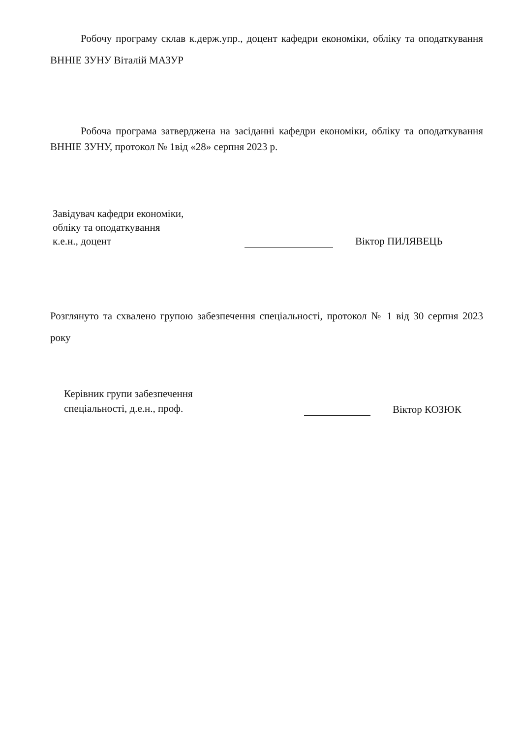Робочу програму склав к.держ.упр., доцент кафедри економіки, обліку та оподаткування ВННІЕ ЗУНУ Віталій МАЗУР
Робоча програма затверджена на засіданні кафедри економіки, обліку та оподаткування ВННІЕ ЗУНУ, протокол № 1від «28» серпня 2023 р.
Завідувач кафедри економіки,
обліку та оподаткування
к.е.н., доцент
Віктор ПИЛЯВЕЦЬ
Розглянуто та схвалено групою забезпечення спеціальності, протокол № 1 від 30 серпня 2023 року
Керівник групи забезпечення
спеціальності, д.е.н., проф.
Віктор КОЗЮК